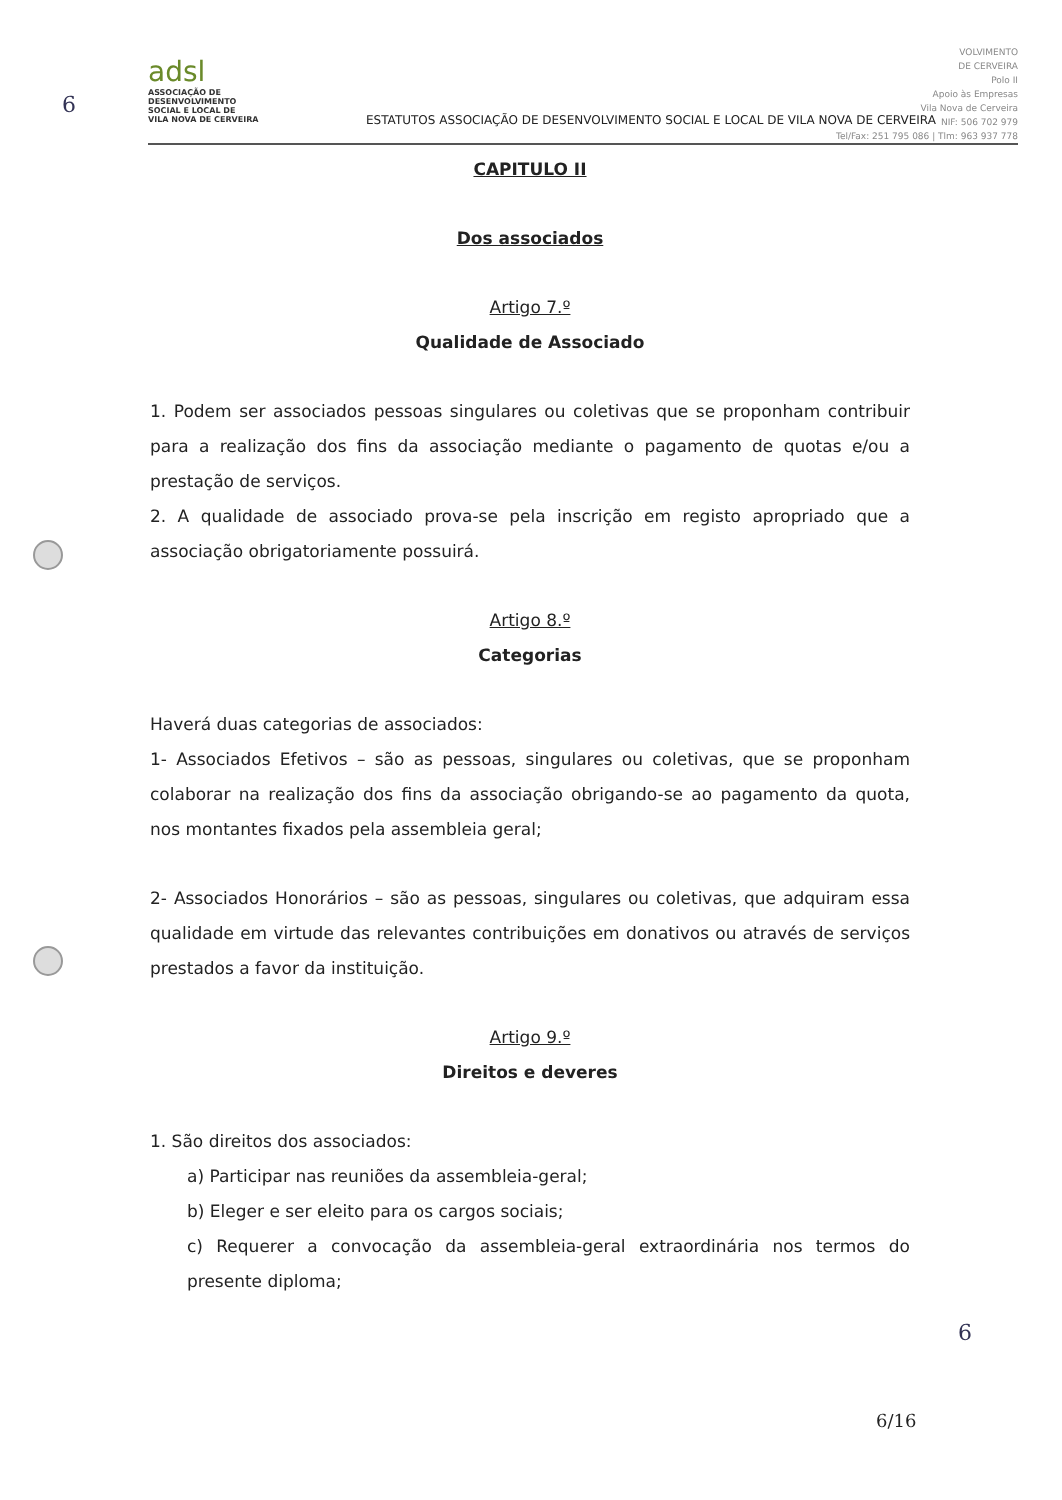6
adsl
ASSOCIAÇÃO DE
DESENVOLVIMENTO
SOCIAL E LOCAL DE
VILA NOVA DE CERVEIRA
ESTATUTOS ASSOCIAÇÃO DE DESENVOLVIMENTO SOCIAL E LOCAL DE VILA NOVA DE CERVEIRA
VOLVIMENTO
DE CERVEIRA
Polo II
Apoio às Empresas
Vila Nova de Cerveira
NIF: 506 702 979
Tel/Fax: 251 795 086 | Tlm: 963 937 778
CAPITULO II
Dos associados
Artigo 7.º
Qualidade de Associado
1. Podem ser associados pessoas singulares ou coletivas que se proponham contribuir para a realização dos fins da associação mediante o pagamento de quotas e/ou a prestação de serviços.
2. A qualidade de associado prova-se pela inscrição em registo apropriado que a associação obrigatoriamente possuirá.
Artigo 8.º
Categorias
Haverá duas categorias de associados:
1- Associados Efetivos – são as pessoas, singulares ou coletivas, que se proponham colaborar na realização dos fins da associação obrigando-se ao pagamento da quota, nos montantes fixados pela assembleia geral;
2- Associados Honorários – são as pessoas, singulares ou coletivas, que adquiram essa qualidade em virtude das relevantes contribuições em donativos ou através de serviços prestados a favor da instituição.
Artigo 9.º
Direitos e deveres
1. São direitos dos associados:
a) Participar nas reuniões da assembleia-geral;
b) Eleger e ser eleito para os cargos sociais;
c) Requerer a convocação da assembleia-geral extraordinária nos termos do presente diploma;
6
6/16